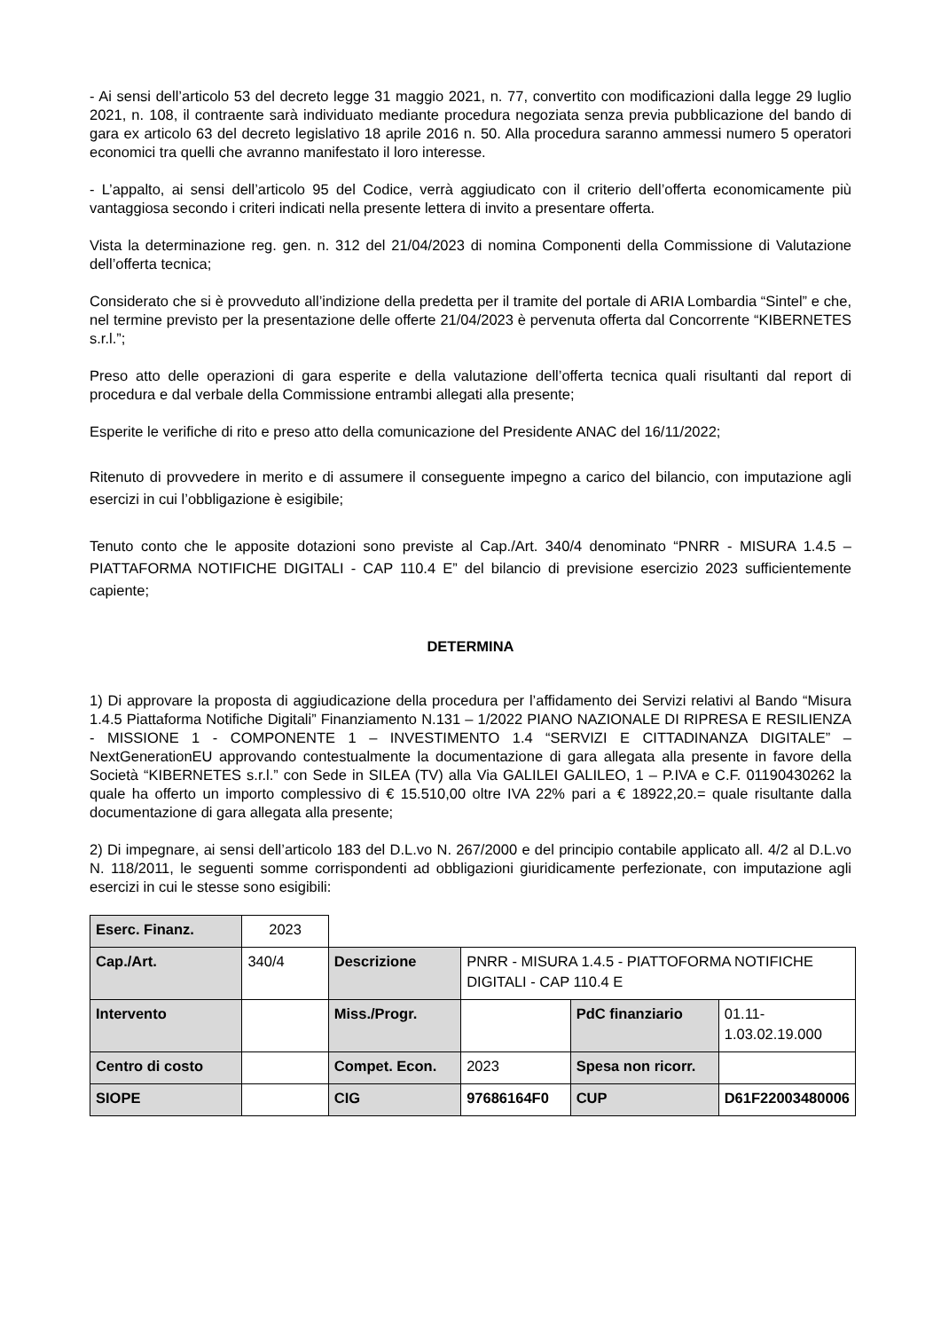- Ai sensi dell’articolo 53 del decreto legge 31 maggio 2021, n. 77, convertito con modificazioni dalla legge 29 luglio 2021, n. 108, il contraente sarà individuato mediante procedura negoziata senza previa pubblicazione del bando di gara ex articolo 63 del decreto legislativo 18 aprile 2016 n. 50. Alla procedura saranno ammessi numero 5 operatori economici tra quelli che avranno manifestato il loro interesse.
- L’appalto, ai sensi dell’articolo 95 del Codice, verrà aggiudicato con il criterio dell’offerta economicamente più vantaggiosa secondo i criteri indicati nella presente lettera di invito a presentare offerta.
Vista la determinazione reg. gen. n. 312 del 21/04/2023 di nomina Componenti della Commissione di Valutazione dell’offerta tecnica;
Considerato che si è provveduto all’indizione della predetta per il tramite del portale di ARIA Lombardia “Sintel” e che, nel termine previsto per la presentazione delle offerte 21/04/2023 è pervenuta offerta dal Concorrente “KIBERNETES s.r.l.”;
Preso atto delle operazioni di gara esperite e della valutazione dell’offerta tecnica quali risultanti dal report di procedura e dal verbale della Commissione entrambi allegati alla presente;
Esperite le verifiche di rito e preso atto della comunicazione del Presidente ANAC del 16/11/2022;
Ritenuto di provvedere in merito e di assumere il conseguente impegno a carico del bilancio, con imputazione agli esercizi in cui l’obbligazione è esigibile;
Tenuto conto che le apposite dotazioni sono previste al Cap./Art. 340/4 denominato “PNRR - MISURA 1.4.5 – PIATTAFORMA NOTIFICHE DIGITALI - CAP 110.4 E” del bilancio di previsione esercizio 2023 sufficientemente capiente;
DETERMINA
1) Di approvare la proposta di aggiudicazione della procedura per l’affidamento dei Servizi relativi al Bando “Misura 1.4.5 Piattaforma Notifiche Digitali” Finanziamento N.131 – 1/2022 PIANO NAZIONALE DI RIPRESA E RESILIENZA - MISSIONE 1 - COMPONENTE 1 – INVESTIMENTO 1.4 “SERVIZI E CITTADINANZA DIGITALE” – NextGenerationEU approvando contestualmente la documentazione di gara allegata alla presente in favore della Società “KIBERNETES s.r.l.” con Sede in SILEA (TV) alla Via GALILEI GALILEO, 1 – P.IVA e C.F. 01190430262 la quale ha offerto un importo complessivo di € 15.510,00 oltre IVA 22% pari a € 18922,20.= quale risultante dalla documentazione di gara allegata alla presente;
2) Di impegnare, ai sensi dell’articolo 183 del D.L.vo N. 267/2000 e del principio contabile applicato all. 4/2 al D.L.vo N. 118/2011, le seguenti somme corrispondenti ad obbligazioni giuridicamente perfezionate, con imputazione agli esercizi in cui le stesse sono esigibili:
| Eserc. Finanz. | 2023 | | | | |
| Cap./Art. | 340/4 | Descrizione | PNRR - MISURA 1.4.5 - PIATTOFORMA NOTIFICHE DIGITALI - CAP 110.4 E | | |
| Intervento | | Miss./Progr. | | PdC finanziario | 01.11-1.03.02.19.000 |
| Centro di costo | | Compet. Econ. | 2023 | Spesa non ricorr. | |
| SIOPE | | CIG | 97686164F0 | CUP | D61F22003480006 |